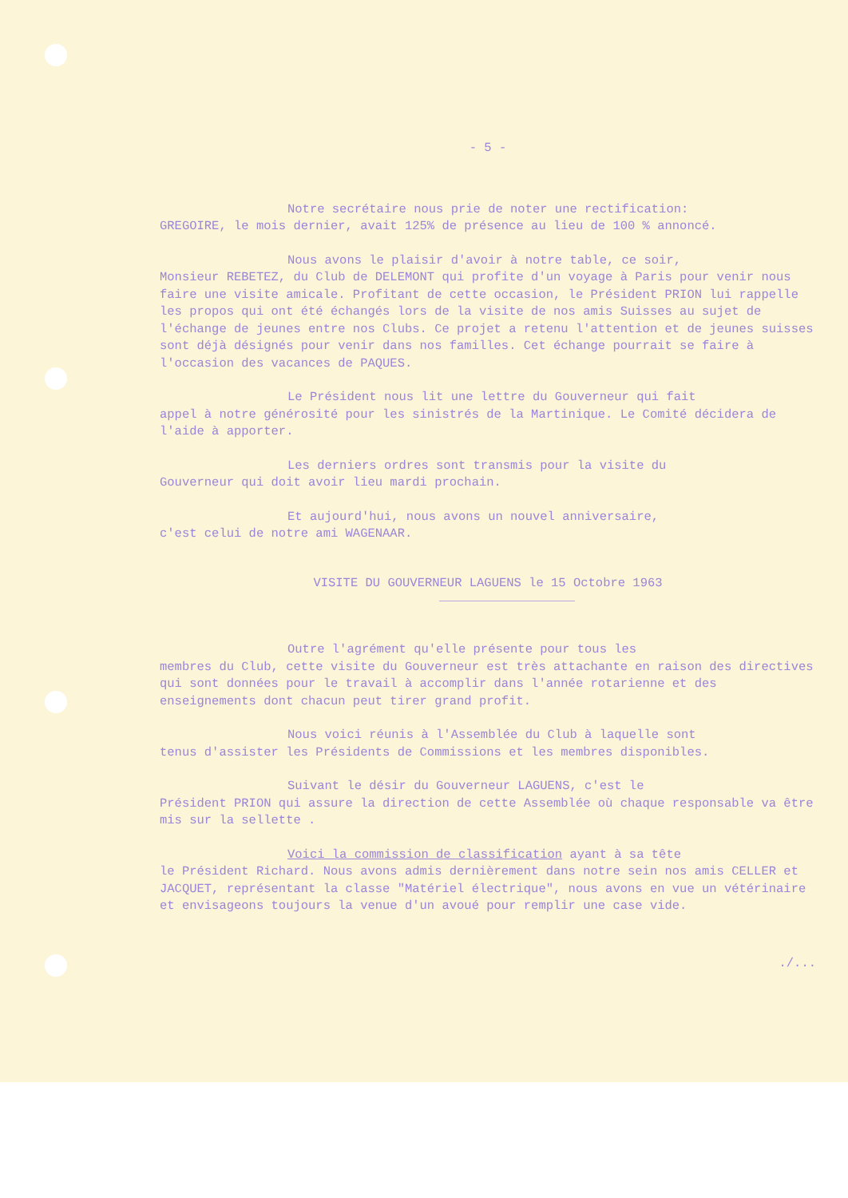- 5 -
Notre secrétaire nous prie de noter une rectification:
GREGOIRE, le mois dernier, avait 125% de présence au lieu de 100 % annoncé.
Nous avons le plaisir d'avoir à notre table, ce soir,
Monsieur REBETEZ, du Club de DELEMONT qui profite d'un voyage à Paris pour venir nous faire une visite amicale. Profitant de cette occasion, le Président PRION lui rappelle les propos qui ont été échangés lors de la visite de nos amis Suisses au sujet de l'échange de jeunes entre nos Clubs. Ce projet a retenu l'attention et de jeunes suisses sont déjà désignés pour venir dans nos familles. Cet échange pourrait se faire à l'occasion des vacances de PAQUES.
Le Président nous lit une lettre du Gouverneur qui fait
appel à notre générosité pour les sinistrés de la Martinique. Le Comité décidera de l'aide à apporter.
Les derniers ordres sont transmis pour la visite du
Gouverneur qui doit avoir lieu mardi prochain.
Et aujourd'hui, nous avons un nouvel anniversaire,
c'est celui de notre ami WAGENAAR.
VISITE DU GOUVERNEUR LAGUENS le 15 Octobre 1963
Outre l'agrément qu'elle présente pour tous les
membres du Club, cette visite du Gouverneur est très attachante en raison des directives qui sont données pour le travail à accomplir dans l'année rotarienne et des enseignements dont chacun peut tirer grand profit.
Nous voici réunis à l'Assemblée du Club à laquelle sont
tenus d'assister les Présidents de Commissions et les membres disponibles.
Suivant le désir du Gouverneur LAGUENS, c'est le
Président PRION qui assure la direction de cette Assemblée où chaque responsable va être mis sur la sellette .
Voici la commission de classification ayant à sa tête
le Président Richard. Nous avons admis dernièrement dans notre sein nos amis CELLER et JACQUET, représentant la classe "Matériel électrique", nous avons en vue un vétérinaire et envisageons toujours la venue d'un avoué pour remplir une case vide.
./...